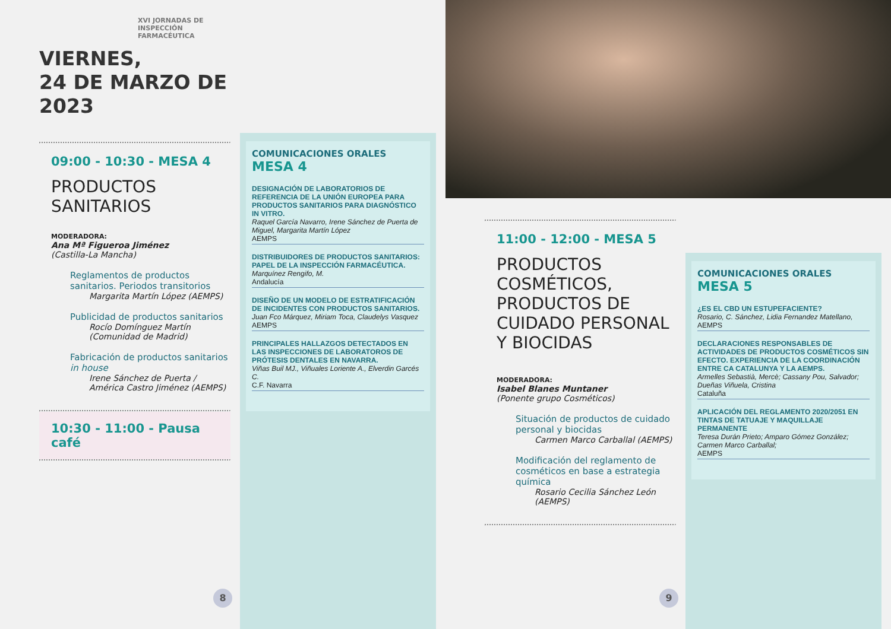XVI JORNADAS DE INSPECCIÓN FARMACÉUTICA
VIERNES,
24 DE MARZO DE 2023
09:00 - 10:30 - MESA 4
PRODUCTOS
SANITARIOS
MODERADORA:
Ana Mª Figueroa Jiménez
(Castilla-La Mancha)
Reglamentos de productos sanitarios. Periodos transitorios
Margarita Martín López (AEMPS)
Publicidad de productos sanitarios
Rocío Domínguez Martín (Comunidad de Madrid)
Fabricación de productos sanitarios in house
Irene Sánchez de Puerta / América Castro Jiménez (AEMPS)
10:30 - 11:00 - Pausa café
COMUNICACIONES ORALES
MESA 4
DESIGNACIÓN DE LABORATORIOS DE REFERENCIA DE LA UNIÓN EUROPEA PARA PRODUCTOS SANITARIOS PARA DIAGNÓSTICO IN VITRO.
Raquel García Navarro, Irene Sánchez de Puerta de Miguel, Margarita Martín López
AEMPS
DISTRIBUIDORES DE PRODUCTOS SANITARIOS: PAPEL DE LA INSPECCIÓN FARMACÉUTICA.
Marquínez Rengifo, M.
Andalucía
DISEÑO DE UN MODELO DE ESTRATIFICACIÓN DE INCIDENTES CON PRODUCTOS SANITARIOS.
Juan Fco Márquez, Miriam Toca, Claudelys Vasquez
AEMPS
PRINCIPALES HALLAZGOS DETECTADOS EN LAS INSPECCIONES DE LABORATOROS DE PRÓTESIS DENTALES EN NAVARRA.
Viñas Buil MJ., Viñuales Loriente A., Elverdin Garcés C.
C.F. Navarra
8
11:00 - 12:00 - MESA 5
PRODUCTOS COSMÉTICOS, PRODUCTOS DE CUIDADO PERSONAL Y BIOCIDAS
MODERADORA:
Isabel Blanes Muntaner
(Ponente grupo Cosméticos)
Situación de productos de cuidado personal y biocidas
Carmen Marco Carballal (AEMPS)
Modificación del reglamento de cosméticos en base a estrategia química
Rosario Cecilia Sánchez León (AEMPS)
COMUNICACIONES ORALES
MESA 5
¿ES EL CBD UN ESTUPEFACIENTE?
Rosario, C. Sánchez, Lidia Fernandez Matellano,
AEMPS
DECLARACIONES RESPONSABLES DE ACTIVIDADES DE PRODUCTOS COSMÉTICOS SIN EFECTO. EXPERIENCIA DE LA COORDINACIÓN ENTRE CA CATALUNYA Y LA AEMPS.
Armelles Sebastià, Mercè; Cassany Pou, Salvador; Dueñas Viñuela, Cristina
Cataluña
APLICACIÓN DEL REGLAMENTO 2020/2051 EN TINTAS DE TATUAJE Y MAQUILLAJE PERMANENTE
Teresa Durán Prieto; Amparo Gómez González; Carmen Marco Carballal;
AEMPS
9